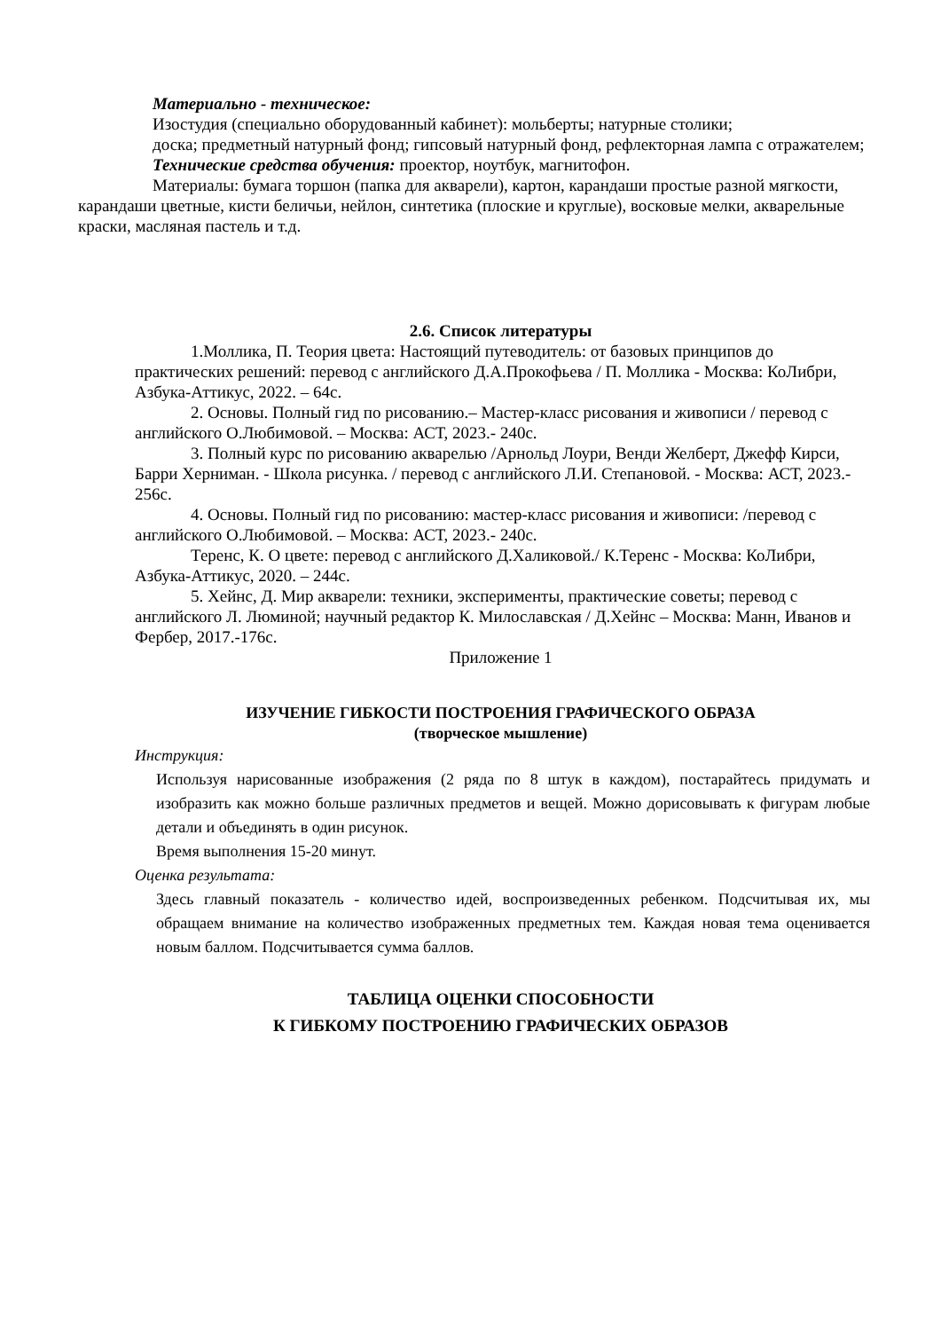Материально - техническое:
Изостудия (специально оборудованный кабинет): мольберты; натурные столики;
доска; предметный натурный фонд; гипсовый натурный фонд, рефлекторная лампа с отражателем;
Технические средства обучения: проектор, ноутбук, магнитофон.
Материалы: бумага торшон (папка для акварели), картон, карандаши простые разной мягкости, карандаши цветные, кисти беличьи, нейлон, синтетика (плоские и круглые), восковые мелки, акварельные краски, масляная пастель и т.д.
2.6. Список литературы
1.Моллика, П. Теория цвета: Настоящий путеводитель: от базовых принципов до практических решений: перевод с английского Д.А.Прокофьева / П. Моллика - Москва: КоЛибри, Азбука-Аттикус, 2022. – 64с.
2. Основы. Полный гид по рисованию.– Мастер-класс рисования и живописи / перевод с английского О.Любимовой. – Москва: АСТ, 2023.- 240с.
3. Полный курс по рисованию акварелью /Арнольд Лоури, Венди Желберт, Джефф Кирси, Барри Херниман. - Школа рисунка. / перевод с английского Л.И. Степановой. - Москва: АСТ, 2023.- 256с.
4. Основы. Полный гид по рисованию: мастер-класс рисования и живописи: /перевод с английского О.Любимовой. – Москва: АСТ, 2023.- 240с.
Теренс, К. О цвете: перевод с английского Д.Халиковой./ К.Теренс - Москва: КоЛибри, Азбука-Аттикус, 2020. – 244с.
5. Хейнс, Д. Мир акварели: техники, эксперименты, практические советы; перевод с английского Л. Люминой; научный редактор К. Милославская / Д.Хейнс – Москва: Манн, Иванов и Фербер, 2017.-176с.
Приложение 1
ИЗУЧЕНИЕ ГИБКОСТИ ПОСТРОЕНИЯ ГРАФИЧЕСКОГО ОБРАЗА
(творческое мышление)
Инструкция:
Используя нарисованные изображения (2 ряда по 8 штук в каждом), постарайтесь придумать и изобразить как можно больше различных предметов и вещей. Можно дорисовывать к фигурам любые детали и объединять в один рисунок.
Время выполнения 15-20 минут.
Оценка результата:
Здесь главный показатель - количество идей, воспроизведенных ребенком. Подсчитывая их, мы обращаем внимание на количество изображенных предметных тем. Каждая новая тема оценивается новым баллом. Подсчитывается сумма баллов.
ТАБЛИЦА ОЦЕНКИ СПОСОБНОСТИ
К ГИБКОМУ ПОСТРОЕНИЮ ГРАФИЧЕСКИХ ОБРАЗОВ